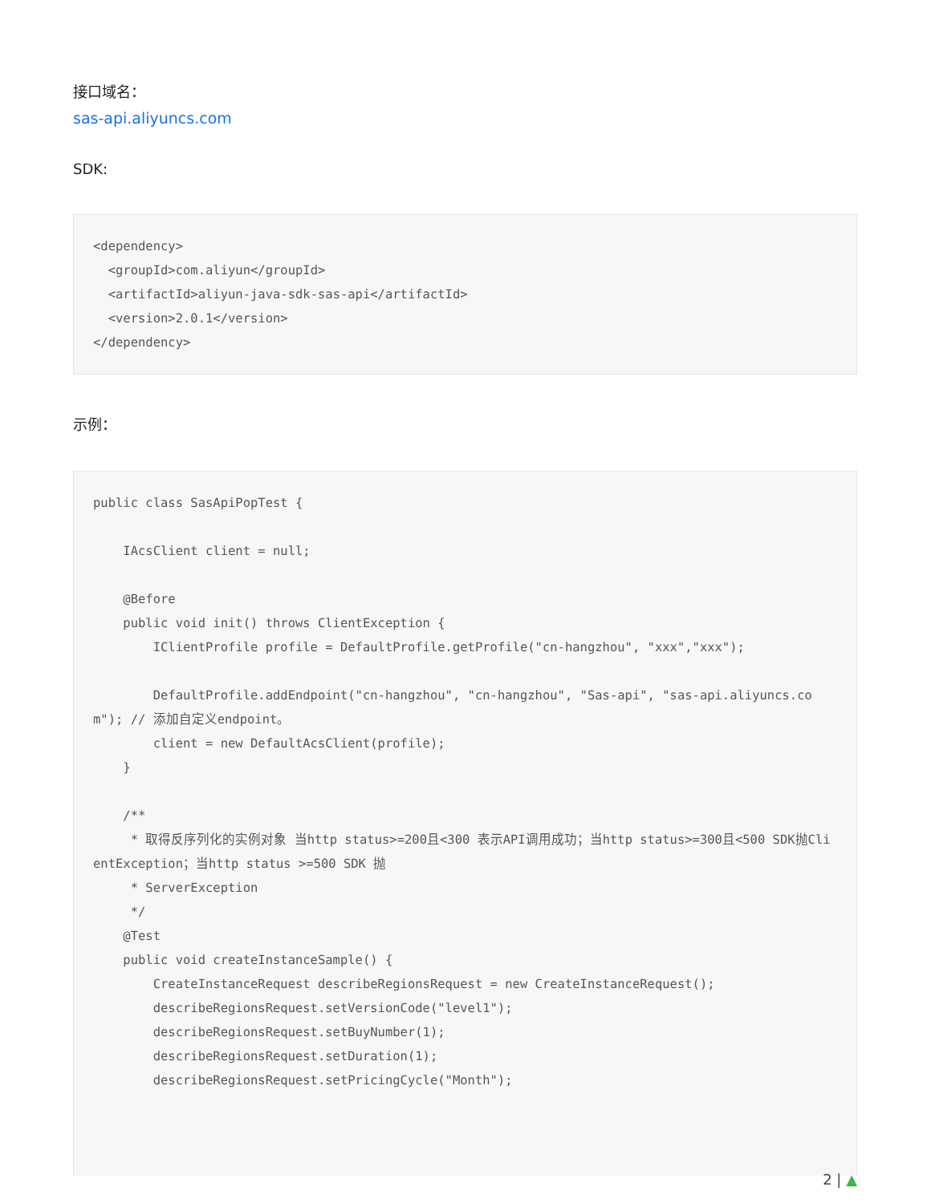接口域名：
sas-api.aliyuncs.com
SDK:
<dependency>
  <groupId>com.aliyun</groupId>
  <artifactId>aliyun-java-sdk-sas-api</artifactId>
  <version>2.0.1</version>
</dependency>
示例：
public class SasApiPopTest {

    IAcsClient client = null;

    @Before
    public void init() throws ClientException {
        IClientProfile profile = DefaultProfile.getProfile("cn-hangzhou", "xxx","xxx");

        DefaultProfile.addEndpoint("cn-hangzhou", "cn-hangzhou", "Sas-api", "sas-api.aliyuncs.com"); // 添加自定义endpoint。
        client = new DefaultAcsClient(profile);
    }

    /**
     * 取得反序列化的实例对象 当http status>=200且<300 表示API调用成功；当http status>=300且<500 SDK抛ClientException；当http status >=500 SDK 抛
     * ServerException
     */
    @Test
    public void createInstanceSample() {
        CreateInstanceRequest describeRegionsRequest = new CreateInstanceRequest();
        describeRegionsRequest.setVersionCode("level1");
        describeRegionsRequest.setBuyNumber(1);
        describeRegionsRequest.setDuration(1);
        describeRegionsRequest.setPricingCycle("Month");
2 | ▲